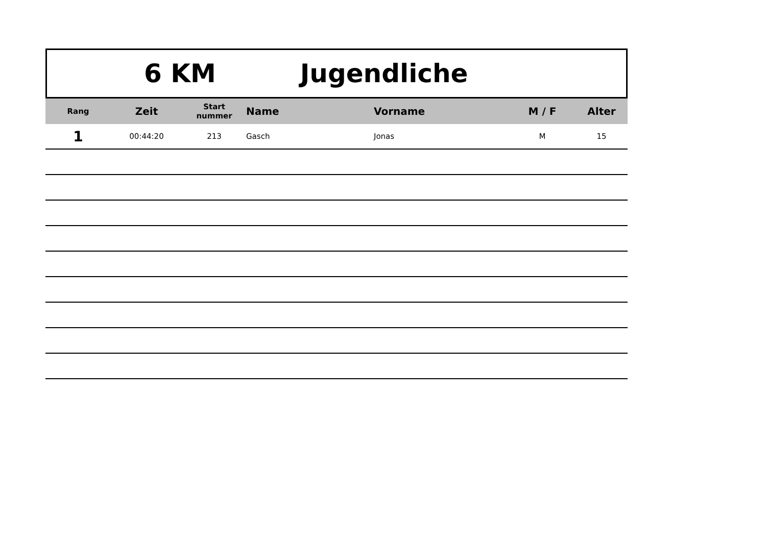6 KM Jugendliche
| Rang | Zeit | Start nummer | Name | Vorname | M / F | Alter |
| --- | --- | --- | --- | --- | --- | --- |
| 1 | 00:44:20 | 213 | Gasch | Jonas | M | 15 |